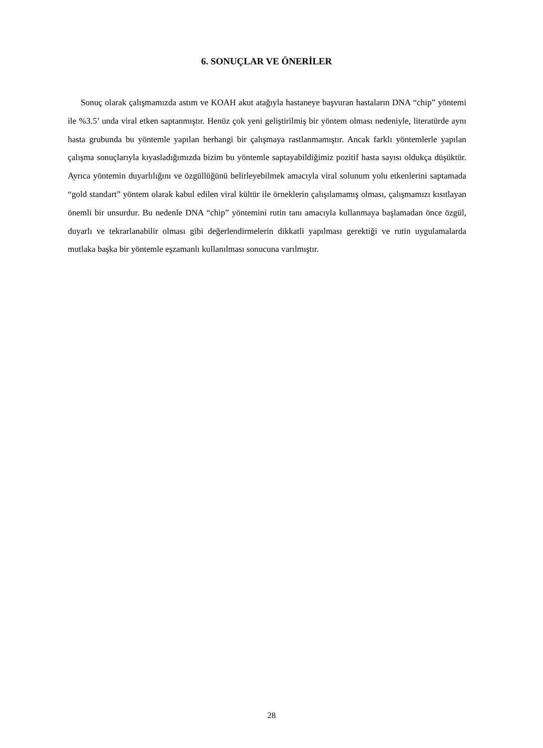6. SONUÇLAR VE ÖNERİLER
Sonuç olarak çalışmamızda astım ve KOAH akut atağıyla hastaneye başvuran hastaların DNA “chip” yöntemi ile %3.5’ unda viral etken saptanmıştır. Henüz çok yeni geliştirilmiş bir yöntem olması nedeniyle, literatürde aynı hasta grubunda bu yöntemle yapılan herhangi bir çalışmaya rastlanmamıştır. Ancak farklı yöntemlerle yapılan çalışma sonuçlarıyla kıyasladığımızda bizim bu yöntemle saptayabildiğimiz pozitif hasta sayısı oldukça düşüktür. Ayrıca yöntemin duyarlılığını ve özgüllüğünü belirleyebilmek amacıyla viral solunum yolu etkenlerini saptamada “gold standart” yöntem olarak kabul edilen viral kültür ile örneklerin çalışılamamış olması, çalışmamızı kısıtlayan önemli bir unsurdur. Bu nedenle DNA “chip” yöntemini rutin tanı amacıyla kullanmaya başlamadan önce özgül, duyarlı ve tekrarlanabilir olması gibi değerlendirmelerin dikkatli yapılması gerektiği ve rutin uygulamalarda mutlaka başka bir yöntemle eşzamanlı kullanılması sonucuna varılmıştır.
28